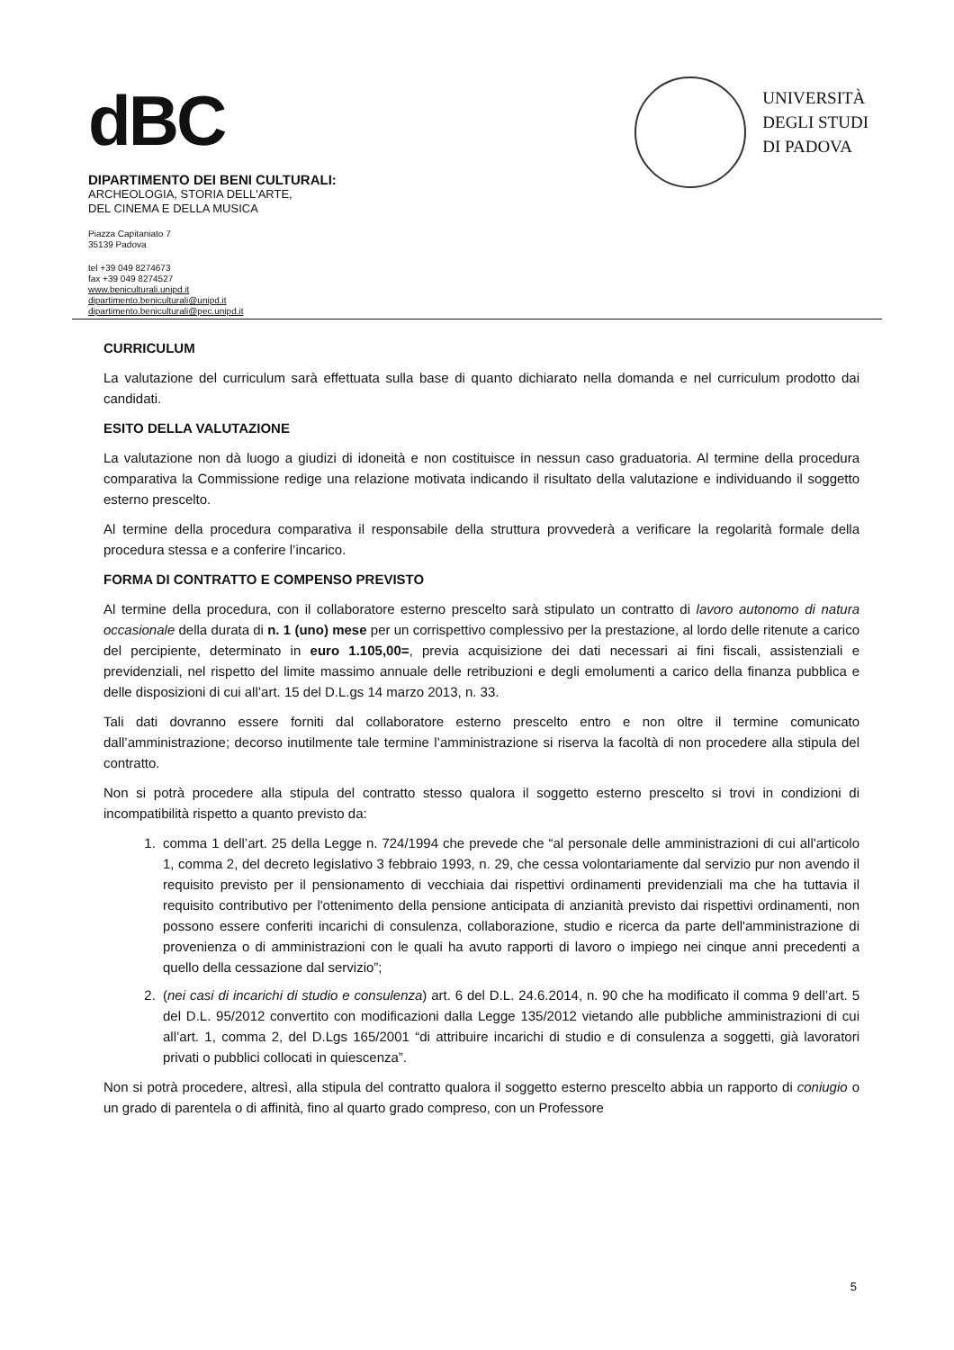dBC
DIPARTIMENTO DEI BENI CULTURALI:
ARCHEOLOGIA, STORIA DELL'ARTE,
DEL CINEMA E DELLA MUSICA
Piazza Capitaniato 7
35139 Padova
tel +39 049 8274673
fax +39 049 8274527
www.beniculturali.unipd.it
dipartimento.beniculturali@unipd.it
dipartimento.beniculturali@pec.unipd.it
UNIVERSITÀ
DEGLI STUDI
DI PADOVA
CURRICULUM
La valutazione del curriculum sarà effettuata sulla base di quanto dichiarato nella domanda e nel curriculum prodotto dai candidati.
ESITO DELLA VALUTAZIONE
La valutazione non dà luogo a giudizi di idoneità e non costituisce in nessun caso graduatoria. Al termine della procedura comparativa la Commissione redige una relazione motivata indicando il risultato della valutazione e individuando il soggetto esterno prescelto.
Al termine della procedura comparativa il responsabile della struttura provvederà a verificare la regolarità formale della procedura stessa e a conferire l’incarico.
FORMA DI CONTRATTO E COMPENSO PREVISTO
Al termine della procedura, con il collaboratore esterno prescelto sarà stipulato un contratto di lavoro autonomo di natura occasionale della durata di n. 1 (uno) mese per un corrispettivo complessivo per la prestazione, al lordo delle ritenute a carico del percipiente, determinato in euro 1.105,00=, previa acquisizione dei dati necessari ai fini fiscali, assistenziali e previdenziali, nel rispetto del limite massimo annuale delle retribuzioni e degli emolumenti a carico della finanza pubblica e delle disposizioni di cui all’art. 15 del D.L.gs 14 marzo 2013, n. 33.
Tali dati dovranno essere forniti dal collaboratore esterno prescelto entro e non oltre il termine comunicato dall’amministrazione; decorso inutilmente tale termine l’amministrazione si riserva la facoltà di non procedere alla stipula del contratto.
Non si potrà procedere alla stipula del contratto stesso qualora il soggetto esterno prescelto si trovi in condizioni di incompatibilità rispetto a quanto previsto da:
1. comma 1 dell’art. 25 della Legge n. 724/1994 che prevede che “al personale delle amministrazioni di cui all'articolo 1, comma 2, del decreto legislativo 3 febbraio 1993, n. 29, che cessa volontariamente dal servizio pur non avendo il requisito previsto per il pensionamento di vecchiaia dai rispettivi ordinamenti previdenziali ma che ha tuttavia il requisito contributivo per l'ottenimento della pensione anticipata di anzianità previsto dai rispettivi ordinamenti, non possono essere conferiti incarichi di consulenza, collaborazione, studio e ricerca da parte dell'amministrazione di provenienza o di amministrazioni con le quali ha avuto rapporti di lavoro o impiego nei cinque anni precedenti a quello della cessazione dal servizio”;
2. (nei casi di incarichi di studio e consulenza) art. 6 del D.L. 24.6.2014, n. 90 che ha modificato il comma 9 dell’art. 5 del D.L. 95/2012 convertito con modificazioni dalla Legge 135/2012 vietando alle pubbliche amministrazioni di cui all’art. 1, comma 2, del D.Lgs 165/2001 “di attribuire incarichi di studio e di consulenza a soggetti, già lavoratori privati o pubblici collocati in quiescenza”.
Non si potrà procedere, altresì, alla stipula del contratto qualora il soggetto esterno prescelto abbia un rapporto di coniugio o un grado di parentela o di affinità, fino al quarto grado compreso, con un Professore
5